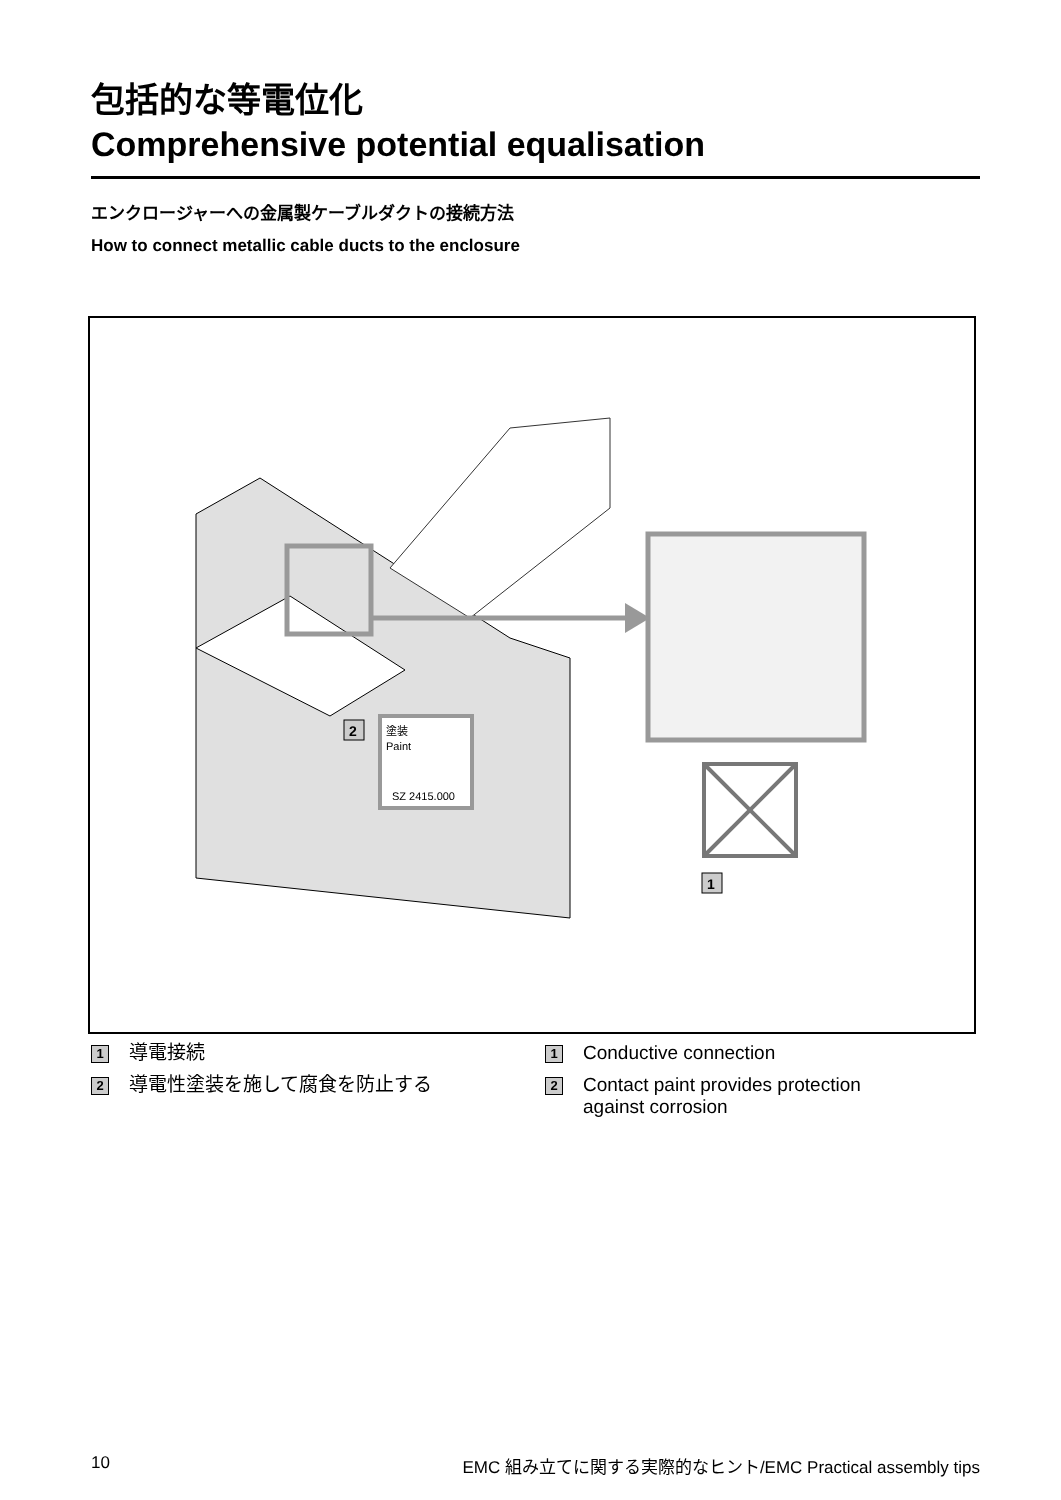包括的な等電位化
Comprehensive potential equalisation
エンクロージャーへの金属製ケーブルダクトの接続方法
How to connect metallic cable ducts to the enclosure
2
塗装
Paint
SZ 2415.000
1
1 導電接続
2 導電性塗装を施して腐食を防止する
1 Conductive connection
2 Contact paint provides protection
against corrosion
10 EMC 組み立てに関する実際的なヒント/EMC Practical assembly tips